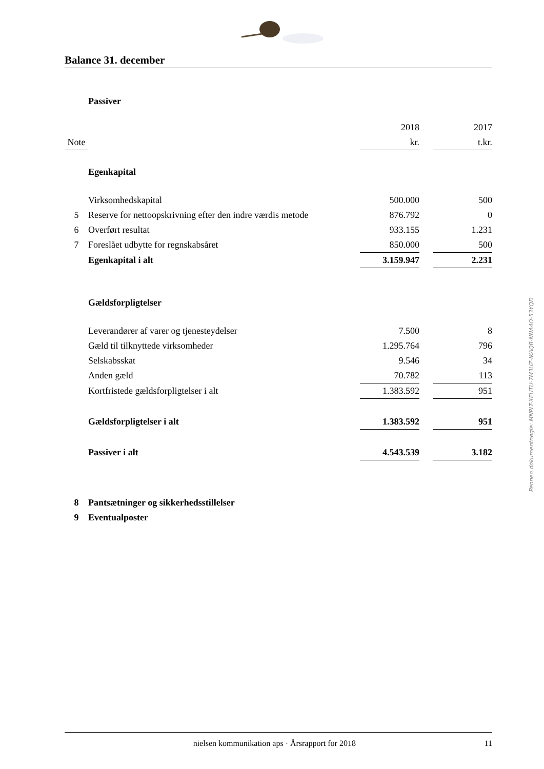Balance 31. december
| | Passiver | | | |
| | | 2018 | | 2017 |
| Note | | kr. | | t.kr. |
| | Egenkapital | | | |
| | Virksomhedskapital | 500.000 | | 500 |
| 5 | Reserve for nettoopskrivning efter den indre værdis metode | 876.792 | | 0 |
| 6 | Overført resultat | 933.155 | | 1.231 |
| 7 | Foreslået udbytte for regnskabsåret | 850.000 | | 500 |
| | Egenkapital i alt | 3.159.947 | | 2.231 |
| | Gældsforpligtelser | | | |
| | Leverandører af varer og tjenesteydelser | 7.500 | | 8 |
| | Gæld til tilknyttede virksomheder | 1.295.764 | | 796 |
| | Selskabsskat | 9.546 | | 34 |
| | Anden gæld | 70.782 | | 113 |
| | Kortfristede gældsforpligtelser i alt | 1.383.592 | | 951 |
| | Gældsforpligtelser i alt | 1.383.592 | | 951 |
| | Passiver i alt | 4.543.539 | | 3.182 |
| 8 | Pantsætninger og sikkerhedsstillelser | | | |
| 9 | Eventualposter | | | |
Penneo dokumentnøgle: MNPLT-XEUTU-7M3UZ-IKAQB-NNA4O-53YQD
nielsen kommunikation aps · Årsrapport for 2018 11